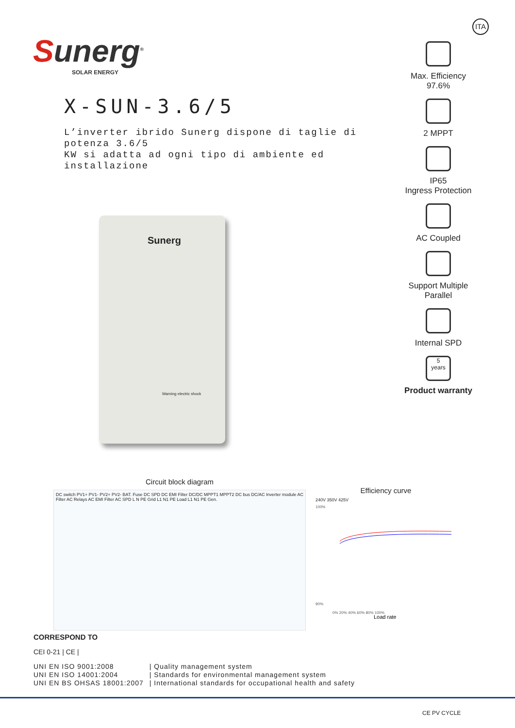ITA
Sunerg<sup>®</sup>
SOLAR ENERGY
X-SUN-3.6/5
L’inverter ibrido Sunerg dispone di taglie di potenza 3.6/5
KW si adatta ad ogni tipo di ambiente ed installazione
Sunerg
Warning electric shock
Max. Efficiency
97.6%
2 MPPT
IP65
Ingress Protection
AC Coupled
Support Multiple
Parallel
Internal SPD
5
years
Product warranty
Circuit block diagram
DC switch PV1+ PV1- PV2+ PV2- BAT. Fuse DC SPD DC EMI Filter DC/DC MPPT1 MPPT2 DC bus DC/AC Inverter module AC Filter AC Relays AC EMI Filter AC SPD L N PE Grid L1 N1 PE Load L1 N1 PE Gen.
Efficiency curve
240V 350V 425V
100%
90%
0% 20% 40% 60% 80% 100%
Load rate
CORRESPOND TO
CEI 0-21 | CE |
| UNI EN ISO 9001:2008 | / Quality management system |
| UNI EN ISO 14001:2004 | / Standards for environmental management system |
| UNI EN BS OHSAS 18001:2007 | / International standards for occupational health and safety |
CE PV CYCLE